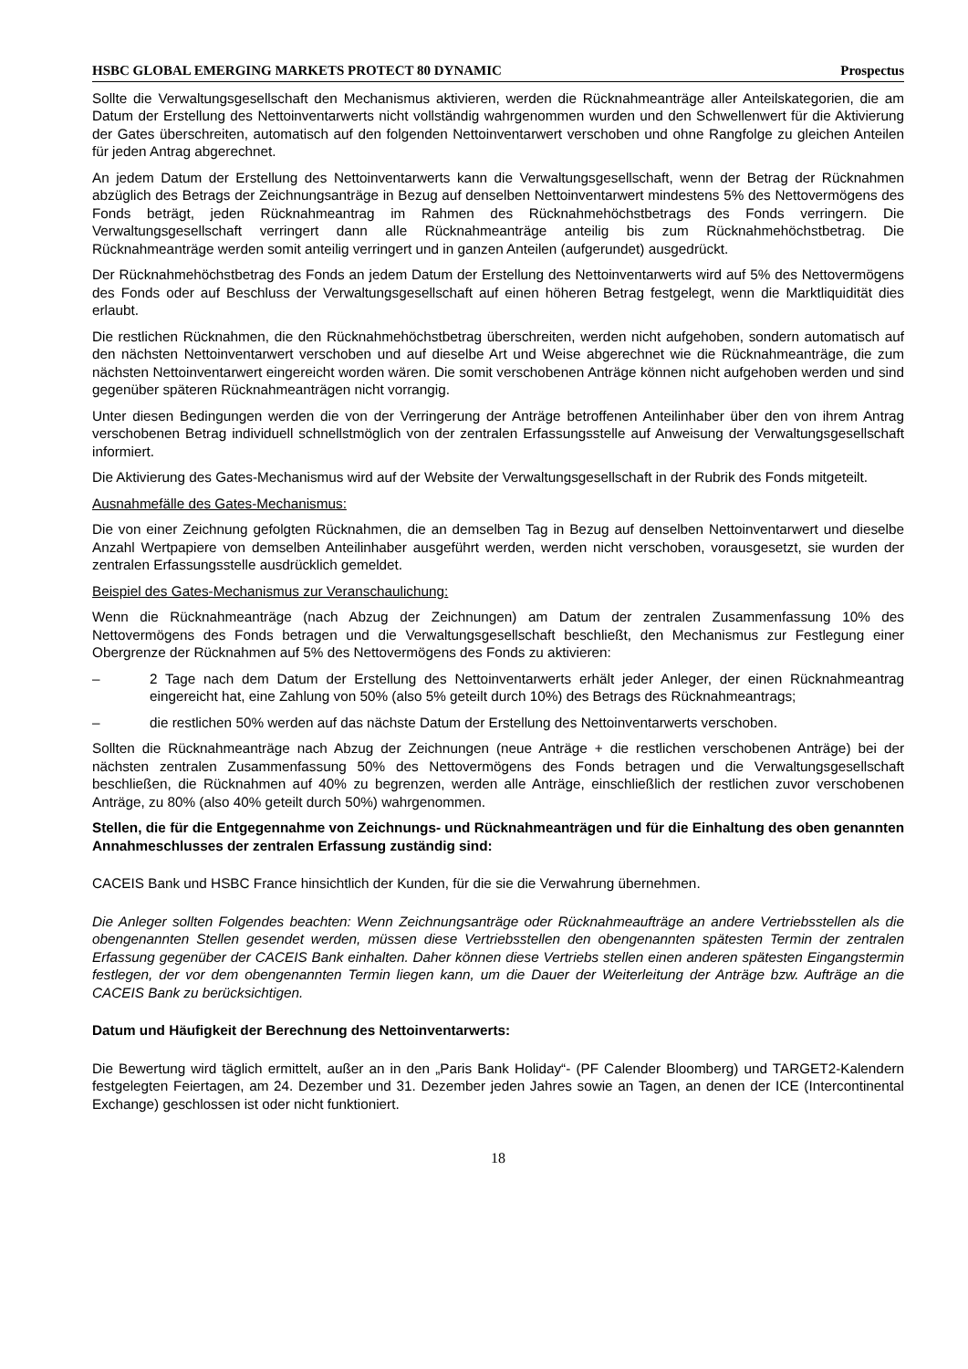HSBC GLOBAL EMERGING MARKETS PROTECT 80 DYNAMIC Prospectus
Sollte die Verwaltungsgesellschaft den Mechanismus aktivieren, werden die Rücknahmeanträge aller Anteilskategorien, die am Datum der Erstellung des Nettoinventarwerts nicht vollständig wahrgenommen wurden und den Schwellenwert für die Aktivierung der Gates überschreiten, automatisch auf den folgenden Nettoinventarwert verschoben und ohne Rangfolge zu gleichen Anteilen für jeden Antrag abgerechnet.
An jedem Datum der Erstellung des Nettoinventarwerts kann die Verwaltungsgesellschaft, wenn der Betrag der Rücknahmen abzüglich des Betrags der Zeichnungsanträge in Bezug auf denselben Nettoinventarwert mindestens 5% des Nettovermögens des Fonds beträgt, jeden Rücknahmeantrag im Rahmen des Rücknahmehöchstbetrags des Fonds verringern. Die Verwaltungsgesellschaft verringert dann alle Rücknahmeanträge anteilig bis zum Rücknahmehöchstbetrag. Die Rücknahmeanträge werden somit anteilig verringert und in ganzen Anteilen (aufgerundet) ausgedrückt.
Der Rücknahmehöchstbetrag des Fonds an jedem Datum der Erstellung des Nettoinventarwerts wird auf 5% des Nettovermögens des Fonds oder auf Beschluss der Verwaltungsgesellschaft auf einen höheren Betrag festgelegt, wenn die Marktliquidität dies erlaubt.
Die restlichen Rücknahmen, die den Rücknahmehöchstbetrag überschreiten, werden nicht aufgehoben, sondern automatisch auf den nächsten Nettoinventarwert verschoben und auf dieselbe Art und Weise abgerechnet wie die Rücknahmeanträge, die zum nächsten Nettoinventarwert eingereicht worden wären. Die somit verschobenen Anträge können nicht aufgehoben werden und sind gegenüber späteren Rücknahmeanträgen nicht vorrangig.
Unter diesen Bedingungen werden die von der Verringerung der Anträge betroffenen Anteilinhaber über den von ihrem Antrag verschobenen Betrag individuell schnellstmöglich von der zentralen Erfassungsstelle auf Anweisung der Verwaltungsgesellschaft informiert.
Die Aktivierung des Gates-Mechanismus wird auf der Website der Verwaltungsgesellschaft in der Rubrik des Fonds mitgeteilt.
Ausnahmefälle des Gates-Mechanismus:
Die von einer Zeichnung gefolgten Rücknahmen, die an demselben Tag in Bezug auf denselben Nettoinventarwert und dieselbe Anzahl Wertpapiere von demselben Anteilinhaber ausgeführt werden, werden nicht verschoben, vorausgesetzt, sie wurden der zentralen Erfassungsstelle ausdrücklich gemeldet.
Beispiel des Gates-Mechanismus zur Veranschaulichung:
Wenn die Rücknahmeanträge (nach Abzug der Zeichnungen) am Datum der zentralen Zusammenfassung 10% des Nettovermögens des Fonds betragen und die Verwaltungsgesellschaft beschließt, den Mechanismus zur Festlegung einer Obergrenze der Rücknahmen auf 5% des Nettovermögens des Fonds zu aktivieren:
– 2 Tage nach dem Datum der Erstellung des Nettoinventarwerts erhält jeder Anleger, der einen Rücknahmeantrag eingereicht hat, eine Zahlung von 50% (also 5% geteilt durch 10%) des Betrags des Rücknahmeantrags;
– die restlichen 50% werden auf das nächste Datum der Erstellung des Nettoinventarwerts verschoben.
Sollten die Rücknahmeanträge nach Abzug der Zeichnungen (neue Anträge + die restlichen verschobenen Anträge) bei der nächsten zentralen Zusammenfassung 50% des Nettovermögens des Fonds betragen und die Verwaltungsgesellschaft beschließen, die Rücknahmen auf 40% zu begrenzen, werden alle Anträge, einschließlich der restlichen zuvor verschobenen Anträge, zu 80% (also 40% geteilt durch 50%) wahrgenommen.
Stellen, die für die Entgegennahme von Zeichnungs- und Rücknahmeanträgen und für die Einhaltung des oben genannten Annahmeschlusses der zentralen Erfassung zuständig sind:
CACEIS Bank und HSBC France hinsichtlich der Kunden, für die sie die Verwahrung übernehmen.
Die Anleger sollten Folgendes beachten: Wenn Zeichnungsanträge oder Rücknahmeaufträge an andere Vertriebsstellen als die obengenannten Stellen gesendet werden, müssen diese Vertriebsstellen den obengenannten spätesten Termin der zentralen Erfassung gegenüber der CACEIS Bank einhalten. Daher können diese Vertriebs stellen einen anderen spätesten Eingangstermin festlegen, der vor dem obengenannten Termin liegen kann, um die Dauer der Weiterleitung der Anträge bzw. Aufträge an die CACEIS Bank zu berücksichtigen.
Datum und Häufigkeit der Berechnung des Nettoinventarwerts:
Die Bewertung wird täglich ermittelt, außer an in den „Paris Bank Holiday“- (PF Calender Bloomberg) und TARGET2-Kalendern festgelegten Feiertagen, am 24. Dezember und 31. Dezember jeden Jahres sowie an Tagen, an denen der ICE (Intercontinental Exchange) geschlossen ist oder nicht funktioniert.
18